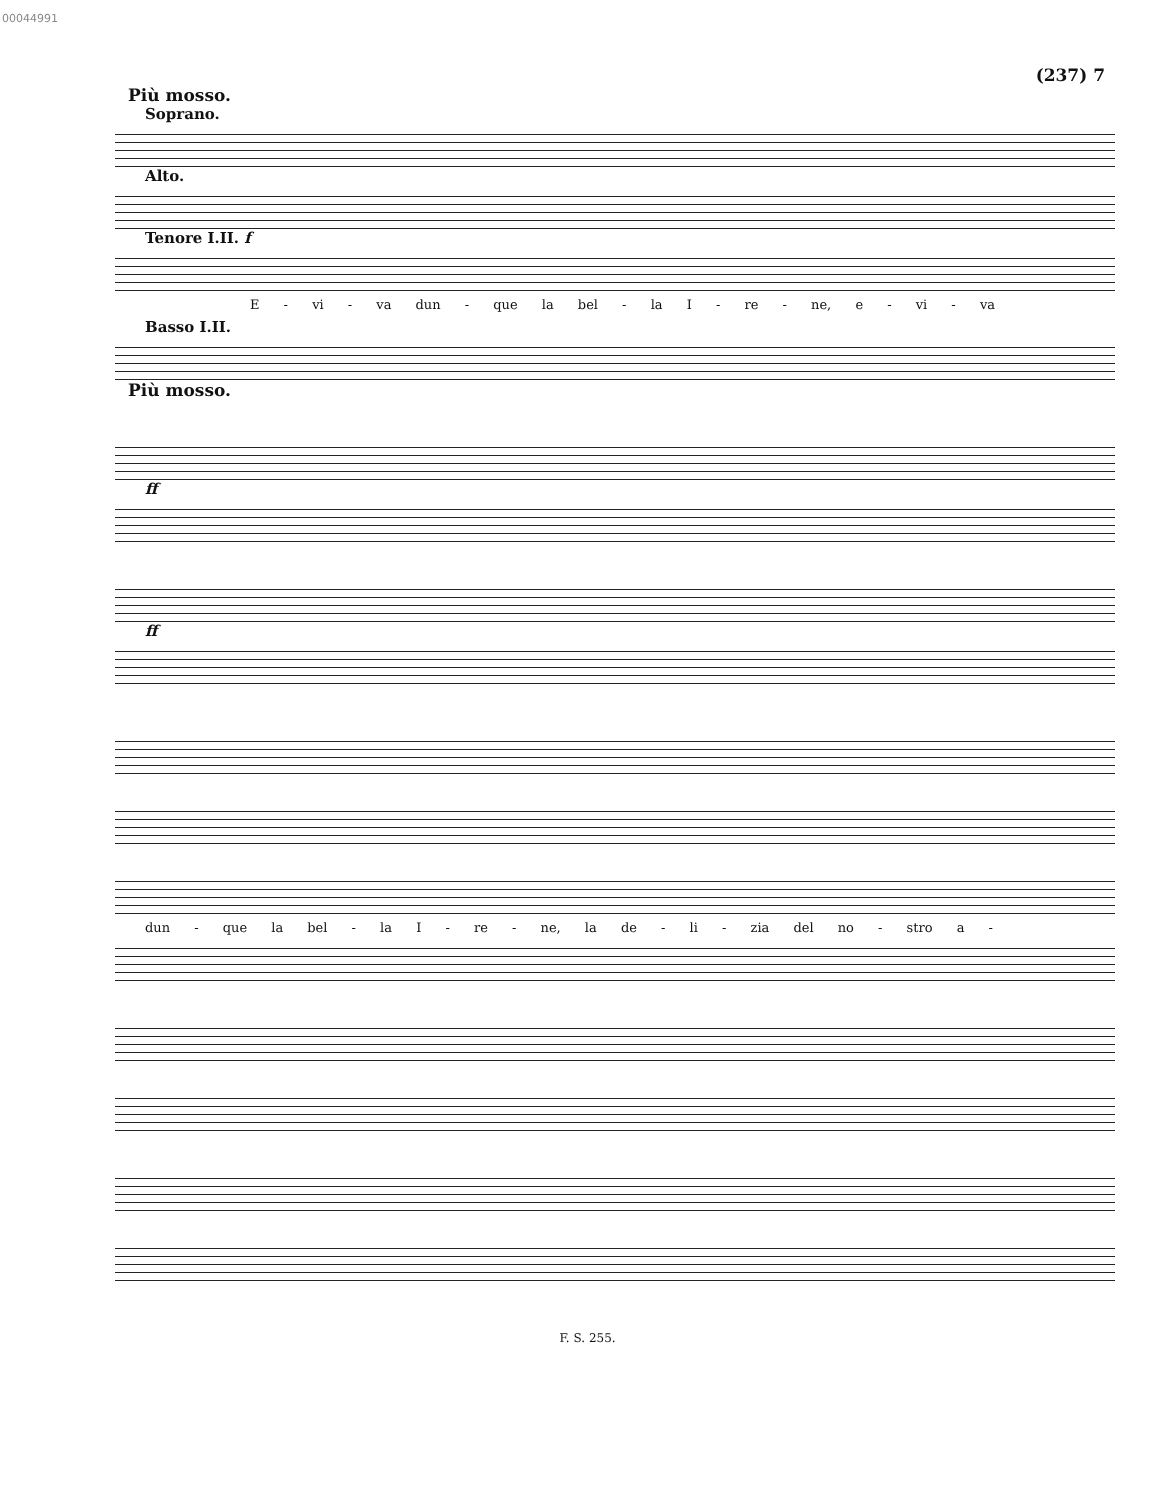00044991
(237) 7
Più mosso.
Soprano.
Alto.
Tenore I.II. f
E - vi - va dun - que la bel - la I - re - ne, e - vi - va
Basso I.II.
Più mosso.
ff
ff
dun - que la bel - la I - re - ne, la de - li - zia del no - stro a -
F. S. 255.